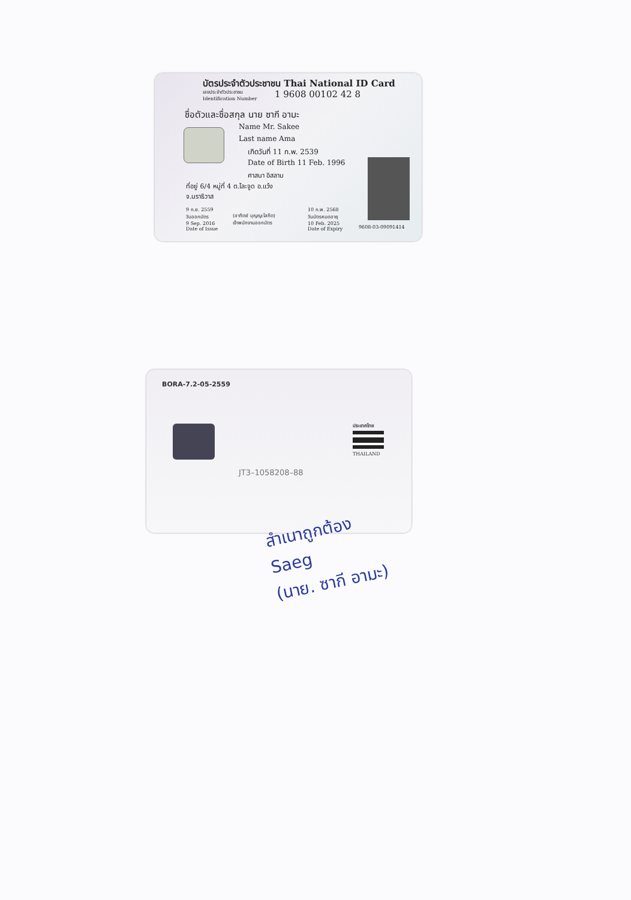บัตรประจำตัวประชาชน Thai National ID Card
เลขประจำตัวประชาชน
Identification Number
1 9608 00102 42 8
ชื่อตัวและชื่อสกุล นาย ซากี อามะ
Name Mr. Sakee
Last name Ama
เกิดวันที่ 11 ก.พ. 2539
Date of Birth 11 Feb. 1996
ศาสนา อิสลาม
ที่อยู่ 6/4 หมู่ที่ 4 ต.โละจูด อ.แว้ง
จ.นราธิวาส
9 ก.ย. 2559
วันออกบัตร
9 Sep. 2016
Date of Issue
(อาทิตย์ บุญญะโสภิต)
เจ้าพนักงานออกบัตร
10 ก.พ. 2568
วันบัตรหมดอายุ
10 Feb. 2025
Date of Expiry
9608-03-09091414
BORA-7.2-05-2559
ประเทศไทย
THAILAND
JT3–1058208–88
สำเนาถูกต้อง
Saeg
(นาย. ซากี อามะ)